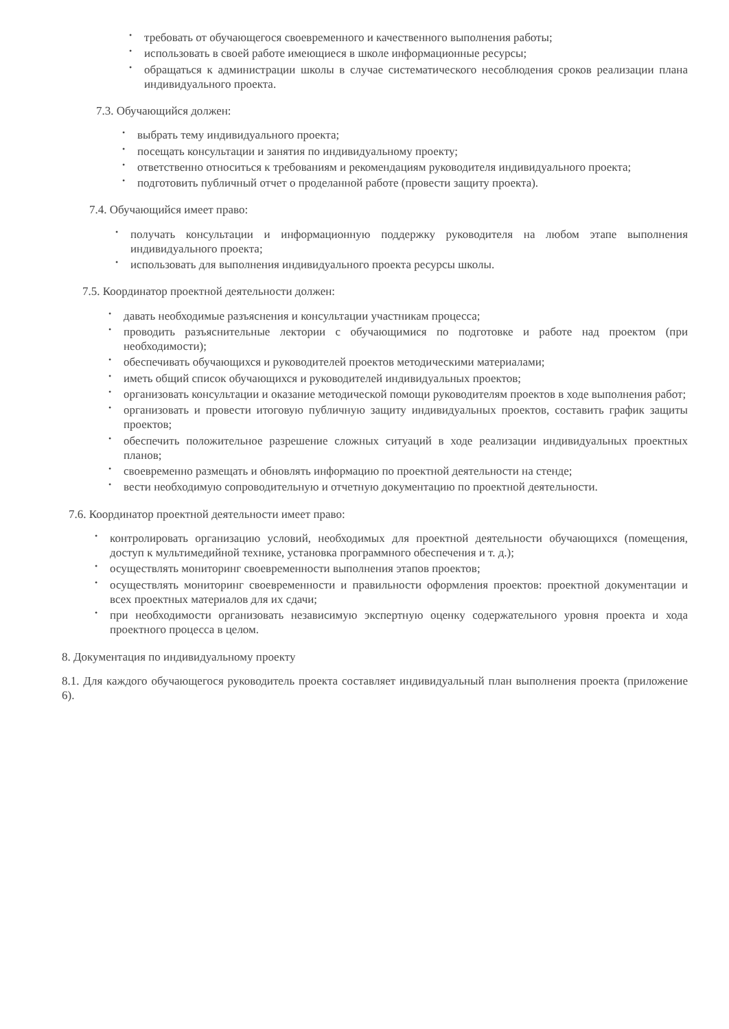• требовать от обучающегося своевременного и качественного выполнения работы;
• использовать в своей работе имеющиеся в школе информационные ресурсы;
• обращаться к администрации школы в случае систематического несоблюдения сроков реализации плана индивидуального проекта.
7.3. Обучающийся должен:
• выбрать тему индивидуального проекта;
• посещать консультации и занятия по индивидуальному проекту;
• ответственно относиться к требованиям и рекомендациям руководителя индивидуального проекта;
• подготовить публичный отчет о проделанной работе (провести защиту проекта).
7.4. Обучающийся имеет право:
• получать консультации и информационную поддержку руководителя на любом этапе выполнения индивидуального проекта;
• использовать для выполнения индивидуального проекта ресурсы школы.
7.5. Координатор проектной деятельности должен:
• давать необходимые разъяснения и консультации участникам процесса;
• проводить разъяснительные лектории с обучающимися по подготовке и работе над проектом (при необходимости);
• обеспечивать обучающихся и руководителей проектов методическими материалами;
• иметь общий список обучающихся и руководителей индивидуальных проектов;
• организовать консультации и оказание методической помощи руководителям проектов в ходе выполнения работ;
• организовать и провести итоговую публичную защиту индивидуальных проектов, составить график защиты проектов;
• обеспечить положительное разрешение сложных ситуаций в ходе реализации индивидуальных проектных планов;
• своевременно размещать и обновлять информацию по проектной деятельности на стенде;
• вести необходимую сопроводительную и отчетную документацию по проектной деятельности.
7.6. Координатор проектной деятельности имеет право:
• контролировать организацию условий, необходимых для проектной деятельности обучающихся (помещения, доступ к мультимедийной технике, установка программного обеспечения и т. д.);
• осуществлять мониторинг своевременности выполнения этапов проектов;
• осуществлять мониторинг своевременности и правильности оформления проектов: проектной документации и всех проектных материалов для их сдачи;
• при необходимости организовать независимую экспертную оценку содержательного уровня проекта и хода проектного процесса в целом.
8. Документация по индивидуальному проекту
8.1. Для каждого обучающегося руководитель проекта составляет индивидуальный план выполнения проекта (приложение 6).